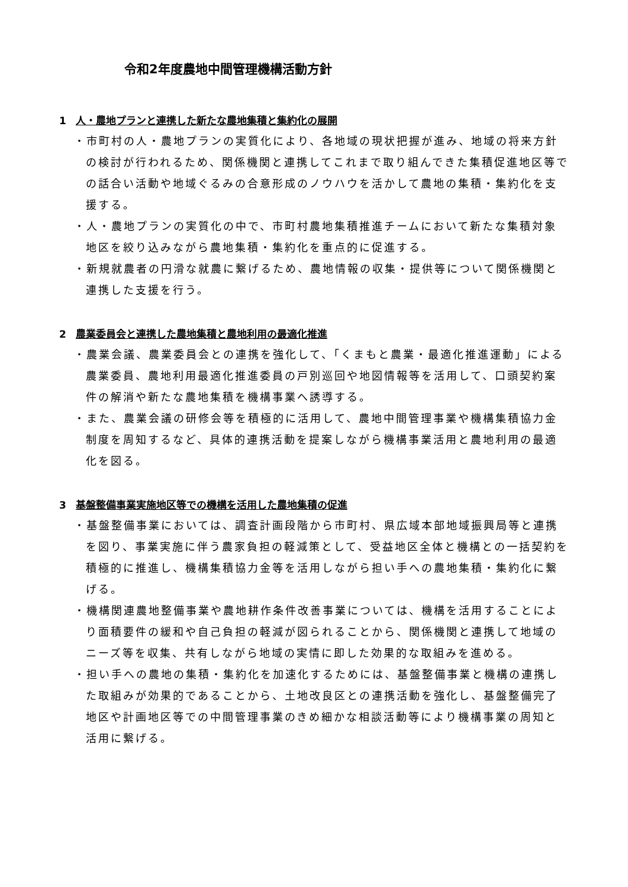令和2年度農地中間管理機構活動方針
1 人・農地プランと連携した新たな農地集積と集約化の展開
・市町村の人・農地プランの実質化により、各地域の現状把握が進み、地域の将来方針の検討が行われるため、関係機関と連携してこれまで取り組んできた集積促進地区等での話合い活動や地域ぐるみの合意形成のノウハウを活かして農地の集積・集約化を支援する。
・人・農地プランの実質化の中で、市町村農地集積推進チームにおいて新たな集積対象地区を絞り込みながら農地集積・集約化を重点的に促進する。
・新規就農者の円滑な就農に繋げるため、農地情報の収集・提供等について関係機関と連携した支援を行う。
2 農業委員会と連携した農地集積と農地利用の最適化推進
・農業会議、農業委員会との連携を強化して、「くまもと農業・最適化推進運動」による農業委員、農地利用最適化推進委員の戸別巡回や地図情報等を活用して、口頭契約案件の解消や新たな農地集積を機構事業へ誘導する。
・また、農業会議の研修会等を積極的に活用して、農地中間管理事業や機構集積協力金制度を周知するなど、具体的連携活動を提案しながら機構事業活用と農地利用の最適化を図る。
3 基盤整備事業実施地区等での機構を活用した農地集積の促進
・基盤整備事業においては、調査計画段階から市町村、県広域本部地域振興局等と連携を図り、事業実施に伴う農家負担の軽減策として、受益地区全体と機構との一括契約を積極的に推進し、機構集積協力金等を活用しながら担い手への農地集積・集約化に繋げる。
・機構関連農地整備事業や農地耕作条件改善事業については、機構を活用することにより面積要件の緩和や自己負担の軽減が図られることから、関係機関と連携して地域のニーズ等を収集、共有しながら地域の実情に即した効果的な取組みを進める。
・担い手への農地の集積・集約化を加速化するためには、基盤整備事業と機構の連携した取組みが効果的であることから、土地改良区との連携活動を強化し、基盤整備完了地区や計画地区等での中間管理事業のきめ細かな相談活動等により機構事業の周知と活用に繋げる。